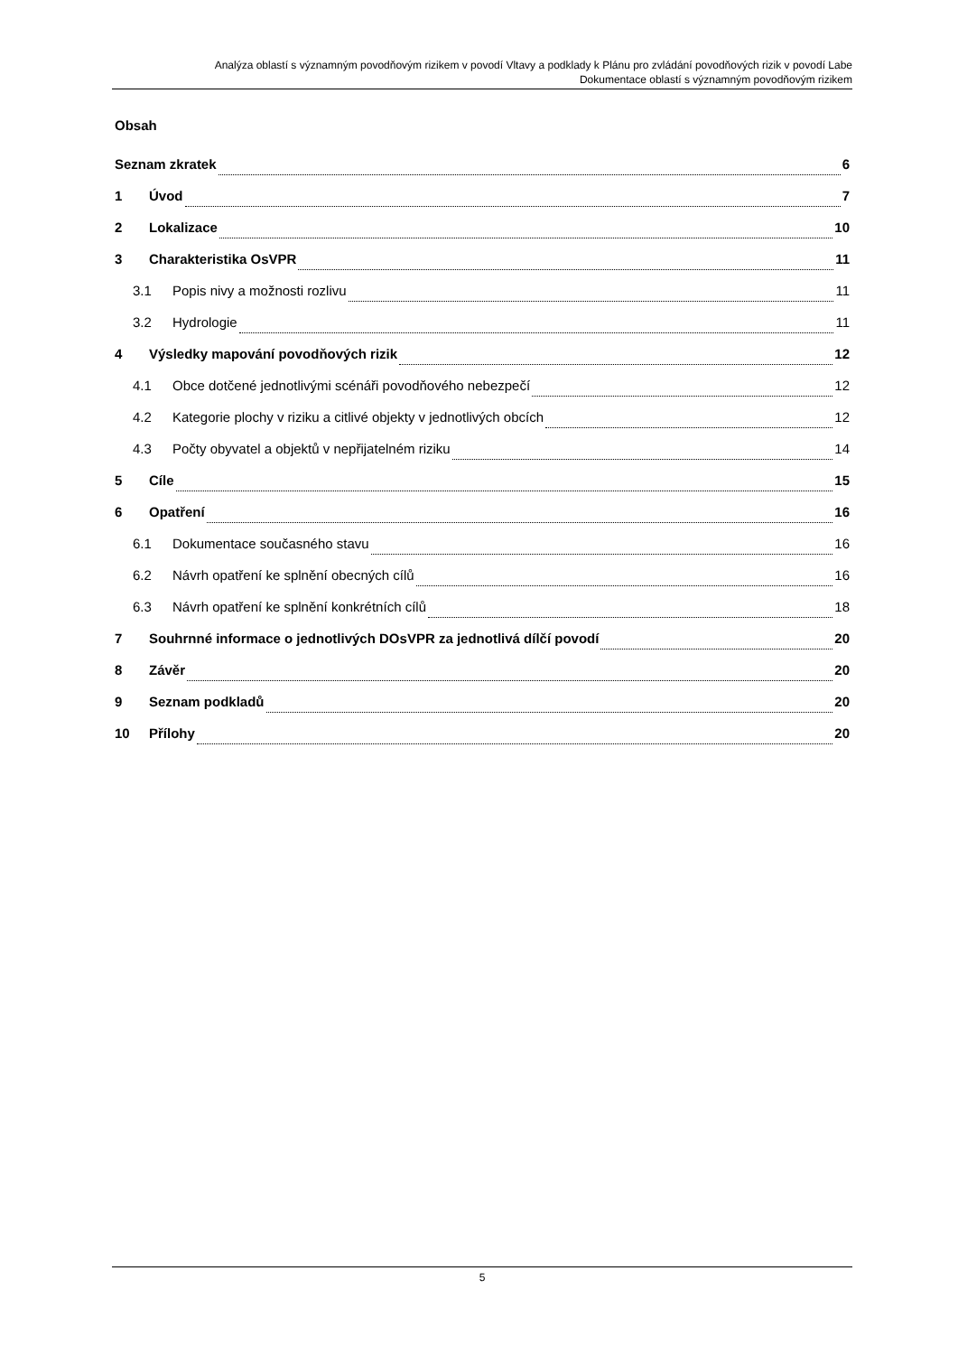Analýza oblastí s významným povodňovým rizikem v povodí Vltavy a podklady k Plánu pro zvládání povodňových rizik v povodí Labe
Dokumentace oblastí s významným povodňovým rizikem
Obsah
Seznam zkratek 6
1 Úvod 7
2 Lokalizace 10
3 Charakteristika OsVPR 11
3.1 Popis nivy a možnosti rozlivu 11
3.2 Hydrologie 11
4 Výsledky mapování povodňových rizik 12
4.1 Obce dotčené jednotlivými scénáři povodňového nebezpečí 12
4.2 Kategorie plochy v riziku a citlivé objekty v jednotlivých obcích 12
4.3 Počty obyvatel a objektů v nepřijatelném riziku 14
5 Cíle 15
6 Opatření 16
6.1 Dokumentace současného stavu 16
6.2 Návrh opatření ke splnění obecných cílů 16
6.3 Návrh opatření ke splnění konkrétních cílů 18
7 Souhrnné informace o jednotlivých DOsVPR za jednotlivá dílčí povodí 20
8 Závěr 20
9 Seznam podkladů 20
10 Přílohy 20
5